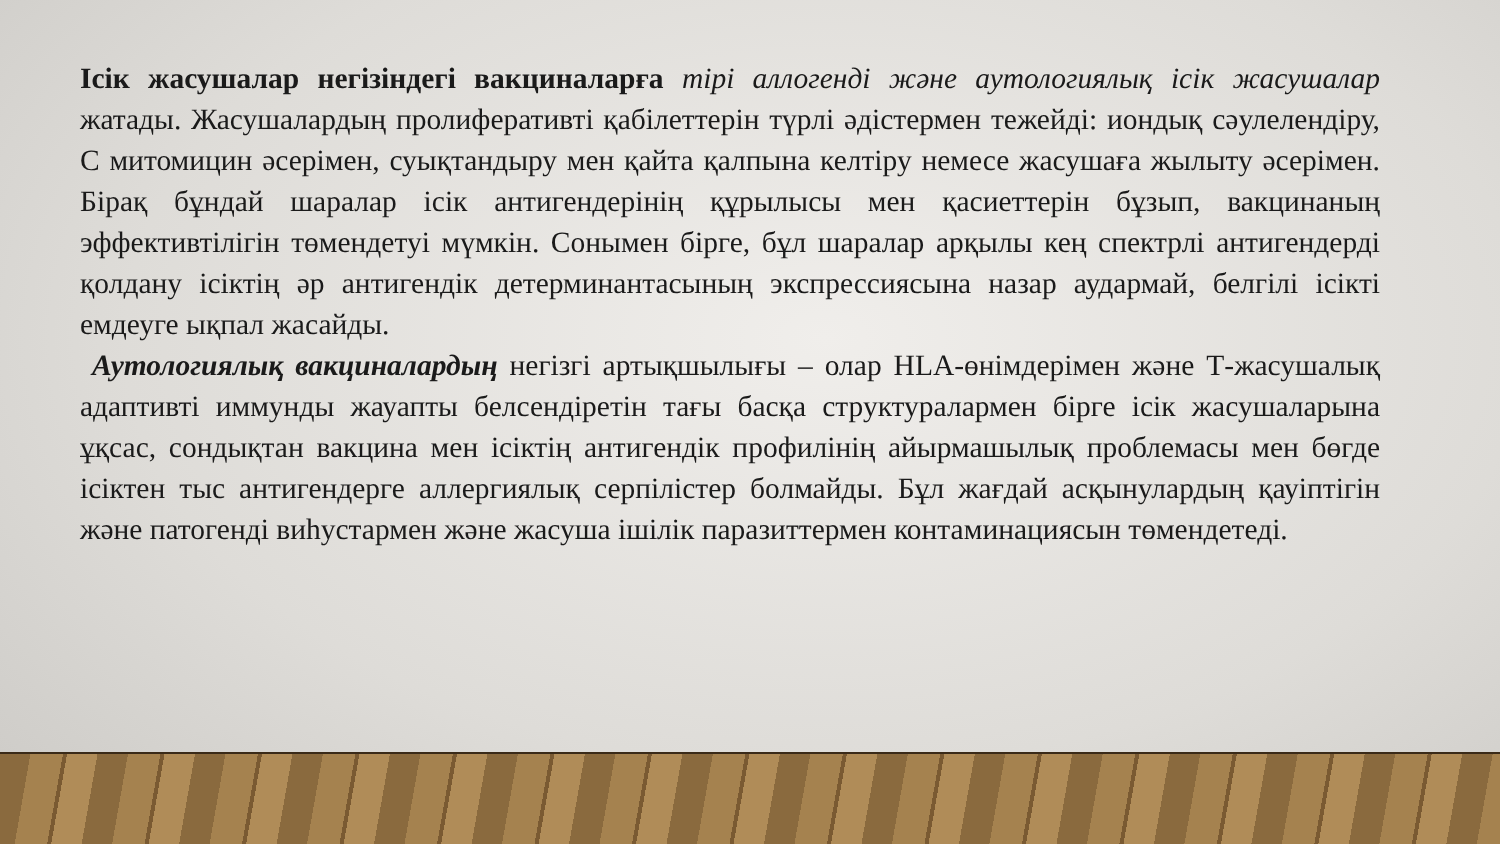Ісік жасушалар негізіндегі вакциналарға тірі аллогенді және аутологиялық ісік жасушалар жатады. Жасушалардың пролиферативті қабілеттерін түрлі әдістермен тежейді: иондық сәулелендіру, С митомицин әсерімен, суықтандыру мен қайта қалпына келтіру немесе жасушаға жылыту әсерімен. Бірақ бұндай шаралар ісік антигендерінің құрылысы мен қасиеттерін бұзып, вакцинаның эффективтілігін төмендетуі мүмкін. Сонымен бірге, бұл шаралар арқылы кең спектрлі антигендерді қолдану ісіктің әр антигендік детерминантасының экспрессиясына назар аудармай, белгілі ісікті емдеуге ықпал жасайды.
Аутологиялық вакциналардың негізгі артықшылығы – олар HLA-өнімдерімен және Т-жасушалық адаптивті иммунды жауапты белсендіретін тағы басқа структуралармен бірге ісік жасушаларына ұқсас, сондықтан вакцина мен ісіктің антигендік профилінің айырмашылық проблемасы мен бөгде ісіктен тыс антигендерге аллергиялық серпілістер болмайды. Бұл жағдай асқынулардың қауіптігін және патогенді виһустармен және жасуша ішілік паразиттермен контаминациясын төмендетеді.